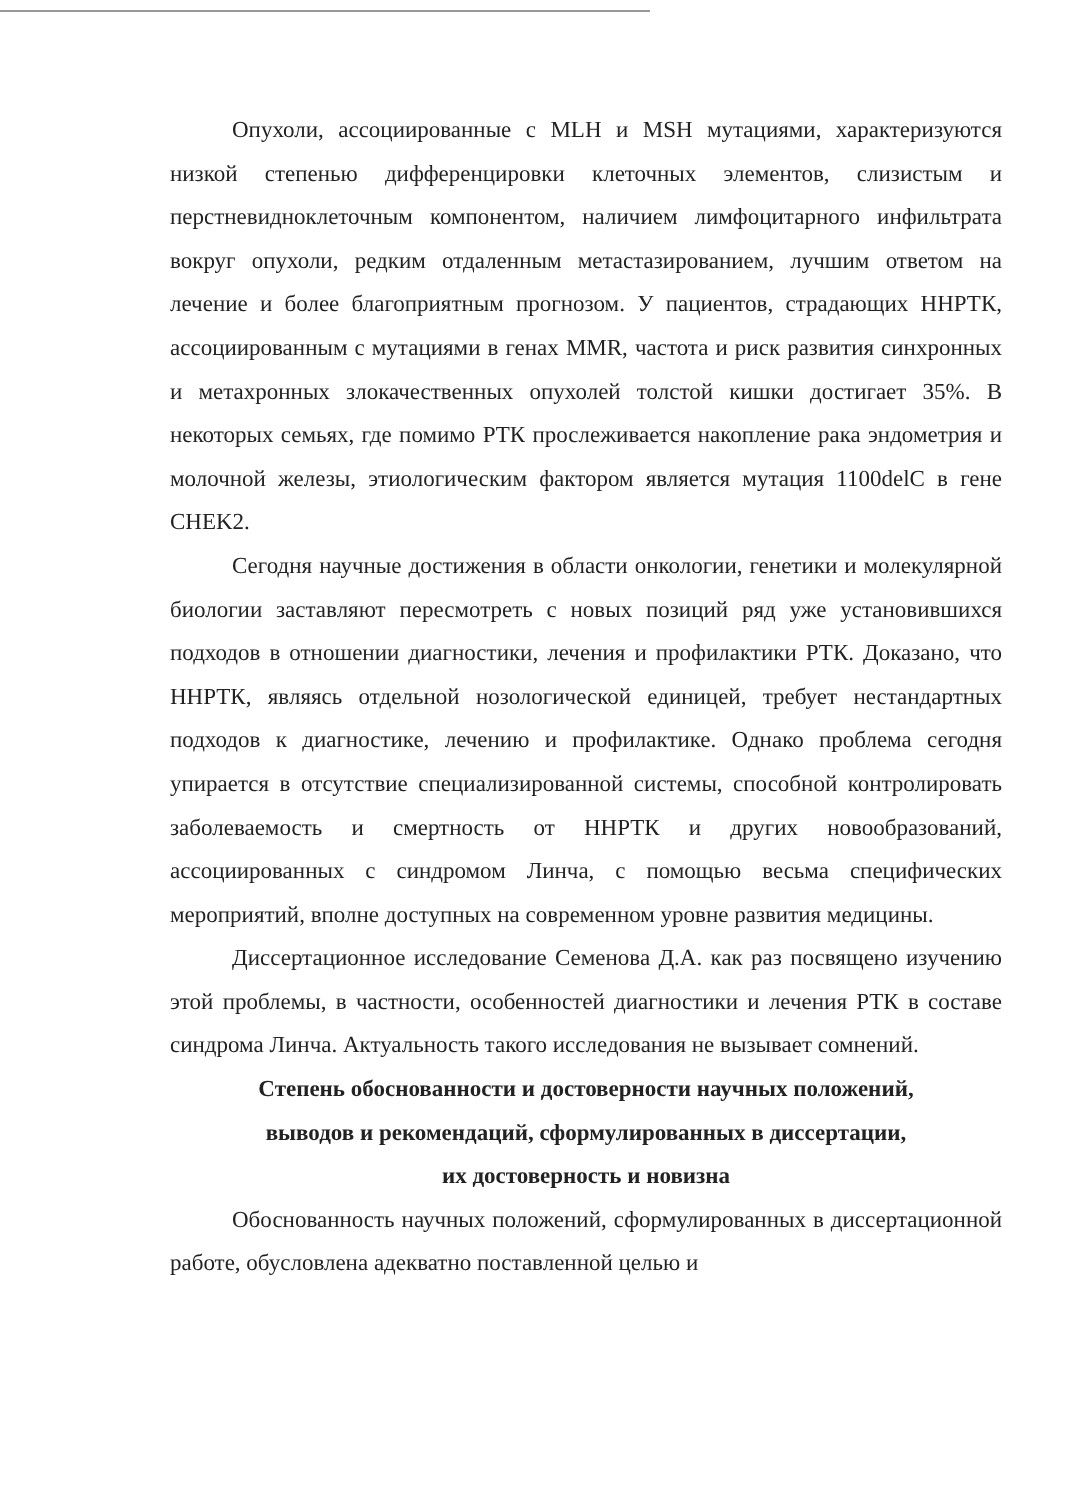Опухоли, ассоциированные с MLH и MSH мутациями, характеризуются низкой степенью дифференцировки клеточных элементов, слизистым и перстневидноклеточным компонентом, наличием лимфоцитарного инфильтрата вокруг опухоли, редким отдаленным метастазированием, лучшим ответом на лечение и более благоприятным прогнозом. У пациентов, страдающих ННРТК, ассоциированным с мутациями в генах MMR, частота и риск развития синхронных и метахронных злокачественных опухолей толстой кишки достигает 35%. В некоторых семьях, где помимо РТК прослеживается накопление рака эндометрия и молочной железы, этиологическим фактором является мутация 1100delC в гене CHEK2.
Сегодня научные достижения в области онкологии, генетики и молекулярной биологии заставляют пересмотреть с новых позиций ряд уже установившихся подходов в отношении диагностики, лечения и профилактики РТК. Доказано, что ННРТК, являясь отдельной нозологической единицей, требует нестандартных подходов к диагностике, лечению и профилактике. Однако проблема сегодня упирается в отсутствие специализированной системы, способной контролировать заболеваемость и смертность от ННРТК и других новообразований, ассоциированных с синдромом Линча, с помощью весьма специфических мероприятий, вполне доступных на современном уровне развития медицины.
Диссертационное исследование Семенова Д.А. как раз посвящено изучению этой проблемы, в частности, особенностей диагностики и лечения РТК в составе синдрома Линча. Актуальность такого исследования не вызывает сомнений.
Степень обоснованности и достоверности научных положений,
выводов и рекомендаций, сформулированных в диссертации,
их достоверность и новизна
Обоснованность научных положений, сформулированных в диссертационной работе, обусловлена адекватно поставленной целью и